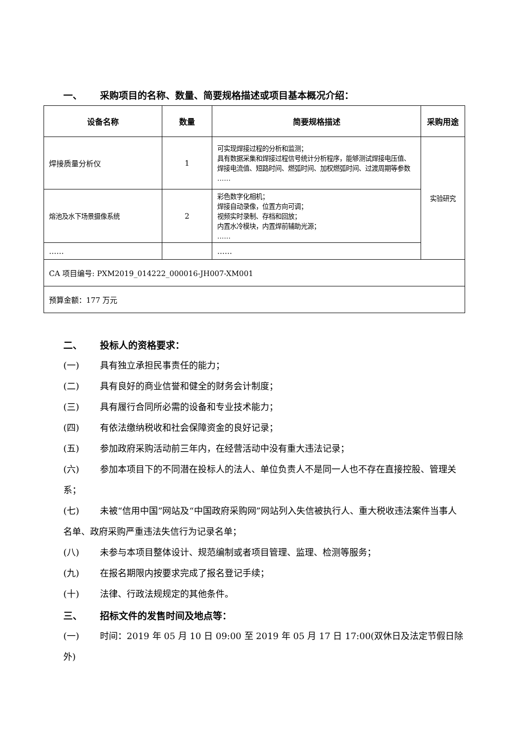一、 采购项目的名称、数量、简要规格描述或项目基本概况介绍：
| 设备名称 | 数量 | 简要规格描述 | 采购用途 |
| --- | --- | --- | --- |
| 焊接质量分析仪 | 1 | 可实现焊接过程的分析和监测； 具有数据采集和焊接过程信号统计分析程序，能够测试焊接电压值、焊接电流值、短路时间、燃弧时间、加权燃弧时间、过渡周期等参数 …… | 实验研究 |
| 熔池及水下场景摄像系统 | 2 | 彩色数字化相机； 焊接自动录像，位置方向可调； 视频实时录制、存档和回放； 内置水冷模块，内置焊前辅助光源； …… | |
| …… | | …… | |
| CA 项目编号: PXM2019_014222_000016-JH007-XM001 | | | |
| 预算金额：177 万元 | | | |
二、 投标人的资格要求：
(一) 具有独立承担民事责任的能力；
(二) 具有良好的商业信誉和健全的财务会计制度；
(三) 具有履行合同所必需的设备和专业技术能力；
(四) 有依法缴纳税收和社会保障资金的良好记录；
(五) 参加政府采购活动前三年内，在经营活动中没有重大违法记录；
(六) 参加本项目下的不同潜在投标人的法人、单位负责人不是同一人也不存在直接控股、管理关系；
(七) 未被“信用中国”网站及“中国政府采购网”网站列入失信被执行人、重大税收违法案件当事人名单、政府采购严重违法失信行为记录名单；
(八) 未参与本项目整体设计、规范编制或者项目管理、监理、检测等服务；
(九) 在报名期限内按要求完成了报名登记手续；
(十) 法律、行政法规规定的其他条件。
三、 招标文件的发售时间及地点等：
(一) 时间：2019 年 05 月 10 日 09:00 至 2019 年 05 月 17 日 17:00(双休日及法定节假日除外)